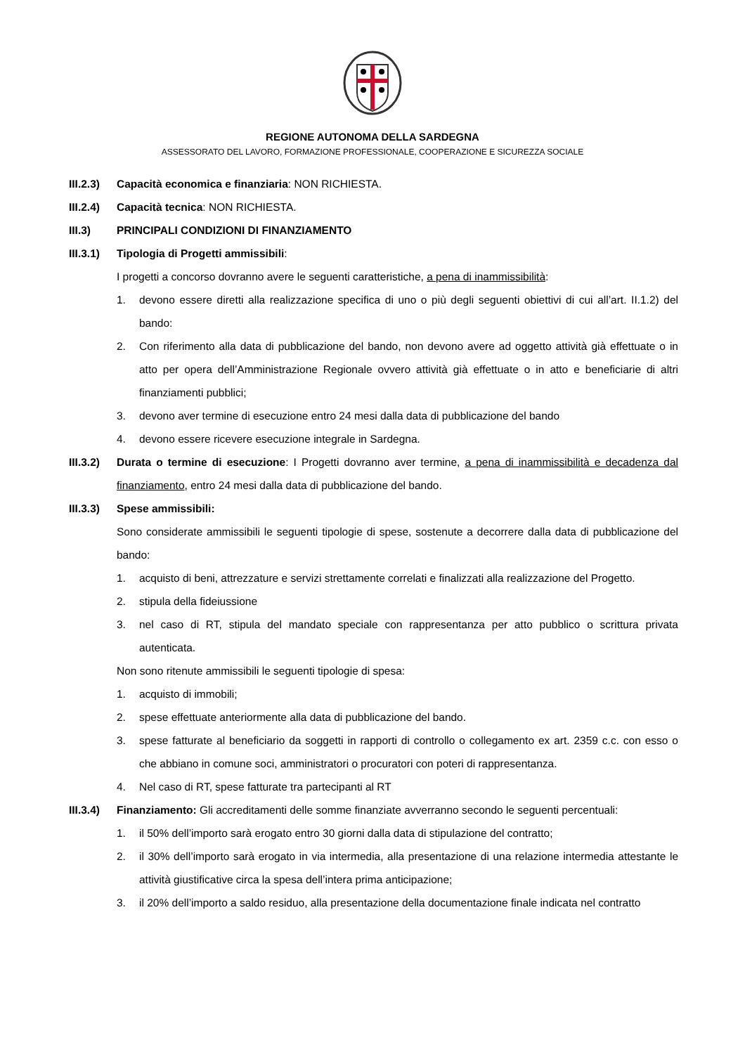REGIONE AUTONOMA DELLA SARDEGNA
ASSESSORATO DEL LAVORO, FORMAZIONE PROFESSIONALE, COOPERAZIONE E SICUREZZA SOCIALE
III.2.3) Capacità economica e finanziaria: NON RICHIESTA.
III.2.4) Capacità tecnica: NON RICHIESTA.
III.3) PRINCIPALI CONDIZIONI DI FINANZIAMENTO
III.3.1) Tipologia di Progetti ammissibili:
I progetti a concorso dovranno avere le seguenti caratteristiche, a pena di inammissibilità:
1. devono essere diretti alla realizzazione specifica di uno o più degli seguenti obiettivi di cui all’art. II.1.2) del bando:
2. Con riferimento alla data di pubblicazione del bando, non devono avere ad oggetto attività già effettuate o in atto per opera dell’Amministrazione Regionale ovvero attività già effettuate o in atto e beneficiarie di altri finanziamenti pubblici;
3. devono aver termine di esecuzione entro 24 mesi dalla data di pubblicazione del bando
4. devono essere ricevere esecuzione integrale in Sardegna.
III.3.2) Durata o termine di esecuzione: I Progetti dovranno aver termine, a pena di inammissibilità e decadenza dal finanziamento, entro 24 mesi dalla data di pubblicazione del bando.
III.3.3) Spese ammissibili:
Sono considerate ammissibili le seguenti tipologie di spese, sostenute a decorrere dalla data di pubblicazione del bando:
1. acquisto di beni, attrezzature e servizi strettamente correlati e finalizzati alla realizzazione del Progetto.
2. stipula della fideiussione
3. nel caso di RT, stipula del mandato speciale con rappresentanza per atto pubblico o scrittura privata autenticata.
Non sono ritenute ammissibili le seguenti tipologie di spesa:
1. acquisto di immobili;
2. spese effettuate anteriormente alla data di pubblicazione del bando.
3. spese fatturate al beneficiario da soggetti in rapporti di controllo o collegamento ex art. 2359 c.c. con esso o che abbiano in comune soci, amministratori o procuratori con poteri di rappresentanza.
4. Nel caso di RT, spese fatturate tra partecipanti al RT
III.3.4) Finanziamento: Gli accreditamenti delle somme finanziate avverranno secondo le seguenti percentuali:
1. il 50% dell’importo sarà erogato entro 30 giorni dalla data di stipulazione del contratto;
2. il 30% dell’importo sarà erogato in via intermedia, alla presentazione di una relazione intermedia attestante le attività giustificative circa la spesa dell’intera prima anticipazione;
3. il 20% dell’importo a saldo residuo, alla presentazione della documentazione finale indicata nel contratto